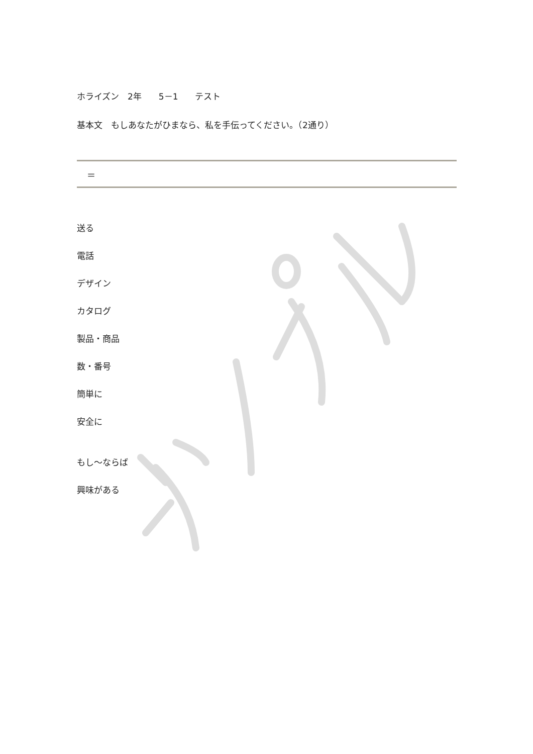ホライズン　2年　　5－1　　テスト
基本文　もしあなたがひまなら、私を手伝ってください。（2通り）
＝
送る
電話
デザイン
カタログ
製品・商品
数・番号
簡単に
安全に
もし～ならば
興味がある